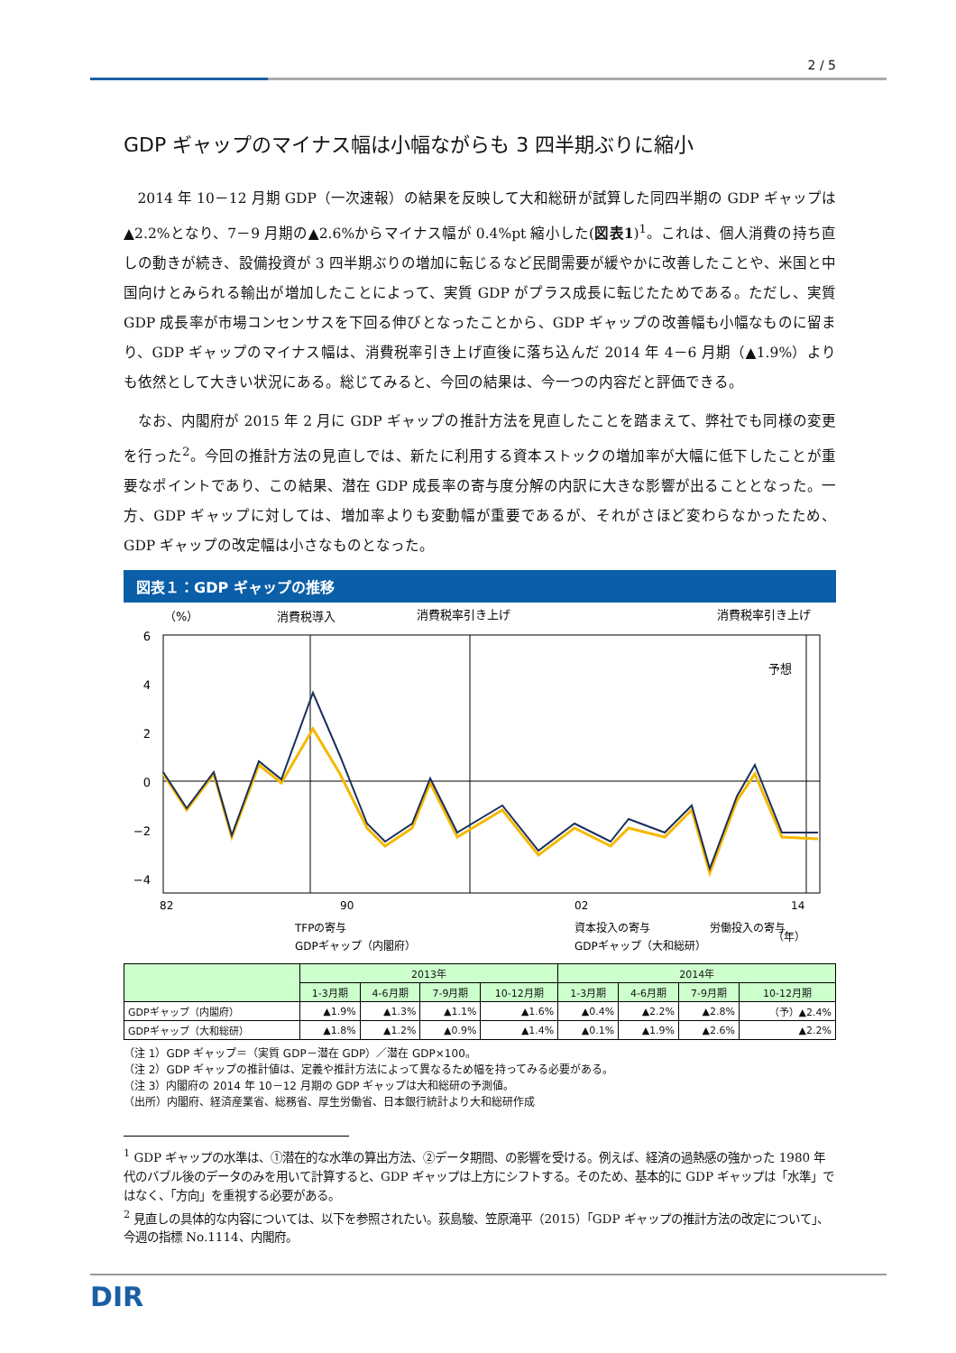2 / 5
GDP ギャップのマイナス幅は小幅ながらも 3 四半期ぶりに縮小
2014 年 10－12 月期 GDP（一次速報）の結果を反映して大和総研が試算した同四半期の GDP ギャップは▲2.2%となり、7－9 月期の▲2.6%からマイナス幅が 0.4%pt 縮小した(図表1)<sup>1</sup>。これは、個人消費の持ち直しの動きが続き、設備投資が 3 四半期ぶりの増加に転じるなど民間需要が緩やかに改善したことや、米国と中国向けとみられる輸出が増加したことによって、実質 GDP がプラス成長に転じたためである。ただし、実質 GDP 成長率が市場コンセンサスを下回る伸びとなったことから、GDP ギャップの改善幅も小幅なものに留まり、GDP ギャップのマイナス幅は、消費税率引き上げ直後に落ち込んだ 2014 年 4－6 月期（▲1.9%）よりも依然として大きい状況にある。総じてみると、今回の結果は、今一つの内容だと評価できる。
なお、内閣府が 2015 年 2 月に GDP ギャップの推計方法を見直したことを踏まえて、弊社でも同様の変更を行った<sup>2</sup>。今回の推計方法の見直しでは、新たに利用する資本ストックの増加率が大幅に低下したことが重要なポイントであり、この結果、潜在 GDP 成長率の寄与度分解の内訳に大きな影響が出ることとなった。一方、GDP ギャップに対しては、増加率よりも変動幅が重要であるが、それがさほど変わらなかったため、GDP ギャップの改定幅は小さなものとなった。
図表１：GDP ギャップの推移
（%）
消費税導入
消費税率引き上げ
消費税率引き上げ
予想
6
4
2
0
−2
−4
82
90
02
14
TFPの寄与
資本投入の寄与
労働投入の寄与
GDPギャップ（内閣府）
GDPギャップ（大和総研）
（年）
| | 2013年 | | | | 2014年 | | | |
| --- | --- | --- | --- | --- | --- | --- | --- | --- |
| | 1-3月期 | 4-6月期 | 7-9月期 | 10-12月期 | 1-3月期 | 4-6月期 | 7-9月期 | 10-12月期 |
| GDPギャップ（内閣府） | ▲1.9% | ▲1.3% | ▲1.1% | ▲1.6% | ▲0.4% | ▲2.2% | ▲2.8% | （予）▲2.4% |
| GDPギャップ（大和総研） | ▲1.8% | ▲1.2% | ▲0.9% | ▲1.4% | ▲0.1% | ▲1.9% | ▲2.6% | ▲2.2% |
（注 1）GDP ギャップ＝（実質 GDP－潜在 GDP）／潜在 GDP×100。
（注 2）GDP ギャップの推計値は、定義や推計方法によって異なるため幅を持ってみる必要がある。
（注 3）内閣府の 2014 年 10－12 月期の GDP ギャップは大和総研の予測値。
（出所）内閣府、経済産業省、総務省、厚生労働省、日本銀行統計より大和総研作成
<sup>1</sup> GDP ギャップの水準は、①潜在的な水準の算出方法、②データ期間、の影響を受ける。例えば、経済の過熱感の強かった 1980 年代のバブル後のデータのみを用いて計算すると、GDP ギャップは上方にシフトする。そのため、基本的に GDP ギャップは「水準」ではなく、「方向」を重視する必要がある。
<sup>2</sup> 見直しの具体的な内容については、以下を参照されたい。荻島駿、笠原滝平（2015）「GDP ギャップの推計方法の改定について」、今週の指標 No.1114、内閣府。
DIR